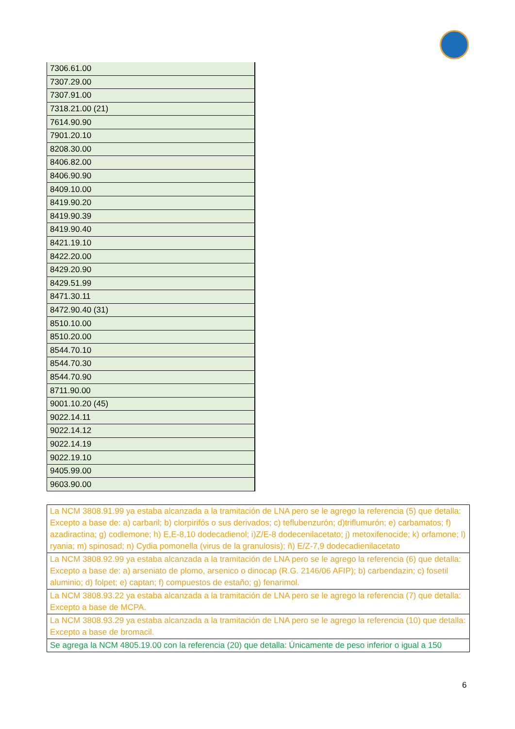| 7306.61.00 |
| 7307.29.00 |
| 7307.91.00 |
| 7318.21.00 (21) |
| 7614.90.90 |
| 7901.20.10 |
| 8208.30.00 |
| 8406.82.00 |
| 8406.90.90 |
| 8409.10.00 |
| 8419.90.20 |
| 8419.90.39 |
| 8419.90.40 |
| 8421.19.10 |
| 8422.20.00 |
| 8429.20.90 |
| 8429.51.99 |
| 8471.30.11 |
| 8472.90.40 (31) |
| 8510.10.00 |
| 8510.20.00 |
| 8544.70.10 |
| 8544.70.30 |
| 8544.70.90 |
| 8711.90.00 |
| 9001.10.20 (45) |
| 9022.14.11 |
| 9022.14.12 |
| 9022.14.19 |
| 9022.19.10 |
| 9405.99.00 |
| 9603.90.00 |
| La NCM 3808.91.99 ya estaba alcanzada a la tramitación de LNA pero se le agrego la referencia (5) que detalla: Excepto a base de: a) carbaril; b) clorpirifós o sus derivados; c) teflubenzurón; d)triflumurón; e) carbamatos; f) azadiractina; g) codlemone; h) E,E-8,10 dodecadienol; i)Z/E-8 dodecenilacetato; j) metoxifenocide; k) orfamone; l) ryania; m) spinosad; n) Cydia pomonella (virus de la granulosis); ñ) E/Z-7,9 dodecadienilacetato |
| La NCM 3808.92.99 ya estaba alcanzada a la tramitación de LNA pero se le agrego la referencia (6) que detalla: Excepto a base de: a) arseniato de plomo, arsenico o dinocap (R.G. 2146/06 AFIP); b) carbendazin; c) fosetil aluminio; d) folpet; e) captan; f) compuestos de estaño; g) fenarimol. |
| La NCM 3808.93.22 ya estaba alcanzada a la tramitación de LNA pero se le agrego la referencia (7) que detalla: Excepto a base de MCPA. |
| La NCM 3808.93.29 ya estaba alcanzada a la tramitación de LNA pero se le agrego la referencia (10) que detalla: Excepto a base de bromacil. |
| Se agrega la NCM 4805.19.00 con la referencia (20) que detalla: Únicamente de peso inferior o igual a 150 |
6